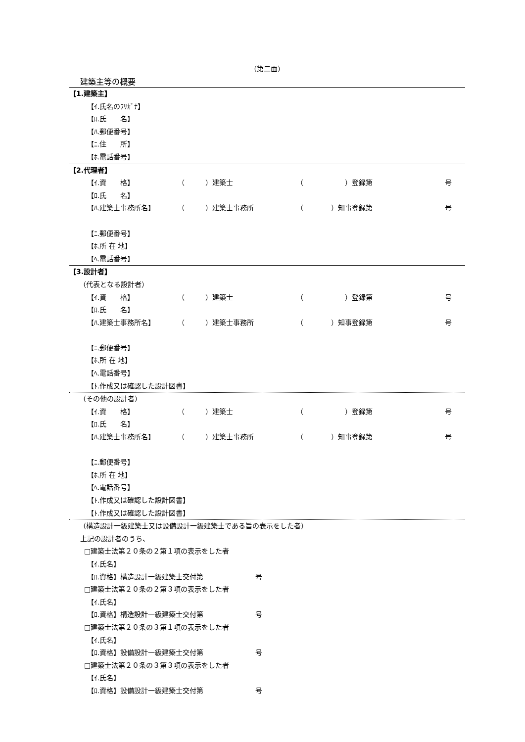（第二面）
建築主等の概要
【1.建築主】
【ｲ.氏名のﾌﾘｶﾞﾅ】
【ﾛ.氏　　名】
【ﾊ.郵便番号】
【ﾆ.住　　所】
【ﾎ.電話番号】
【2.代理者】
【ｲ.資　　格】 （　　　）建築士 （　　　　　　）登録第 号
【ﾛ.氏　　名】
【ﾊ.建築士事務所名】 （　　　）建築士事務所 （　　　　）知事登録第 号
【ﾆ.郵便番号】
【ﾎ.所 在 地】
【ﾍ.電話番号】
【3.設計者】
（代表となる設計者）
【ｲ.資　　格】 （　　　）建築士 （　　　　　　）登録第 号
【ﾛ.氏　　名】
【ﾊ.建築士事務所名】 （　　　）建築士事務所 （　　　　）知事登録第 号
【ﾆ.郵便番号】
【ﾎ.所 在 地】
【ﾍ.電話番号】
【ﾄ.作成又は確認した設計図書】
（その他の設計者）
【ｲ.資　　格】 （　　　）建築士 （　　　　　　）登録第 号
【ﾛ.氏　　名】
【ﾊ.建築士事務所名】 （　　　）建築士事務所 （　　　　）知事登録第 号
【ﾆ.郵便番号】
【ﾎ.所 在 地】
【ﾍ.電話番号】
【ﾄ.作成又は確認した設計図書】
【ﾄ.作成又は確認した設計図書】
（構造設計一級建築士又は設備設計一級建築士である旨の表示をした者）
上記の設計者のうち、
□建築士法第２０条の２第１項の表示をした者
【ｲ.氏名】
【ﾛ.資格】構造設計一級建築士交付第 号
□建築士法第２０条の２第３項の表示をした者
【ｲ.氏名】
【ﾛ.資格】構造設計一級建築士交付第 号
□建築士法第２０条の３第１項の表示をした者
【ｲ.氏名】
【ﾛ.資格】設備設計一級建築士交付第 号
□建築士法第２０条の３第３項の表示をした者
【ｲ.氏名】
【ﾛ.資格】設備設計一級建築士交付第 号